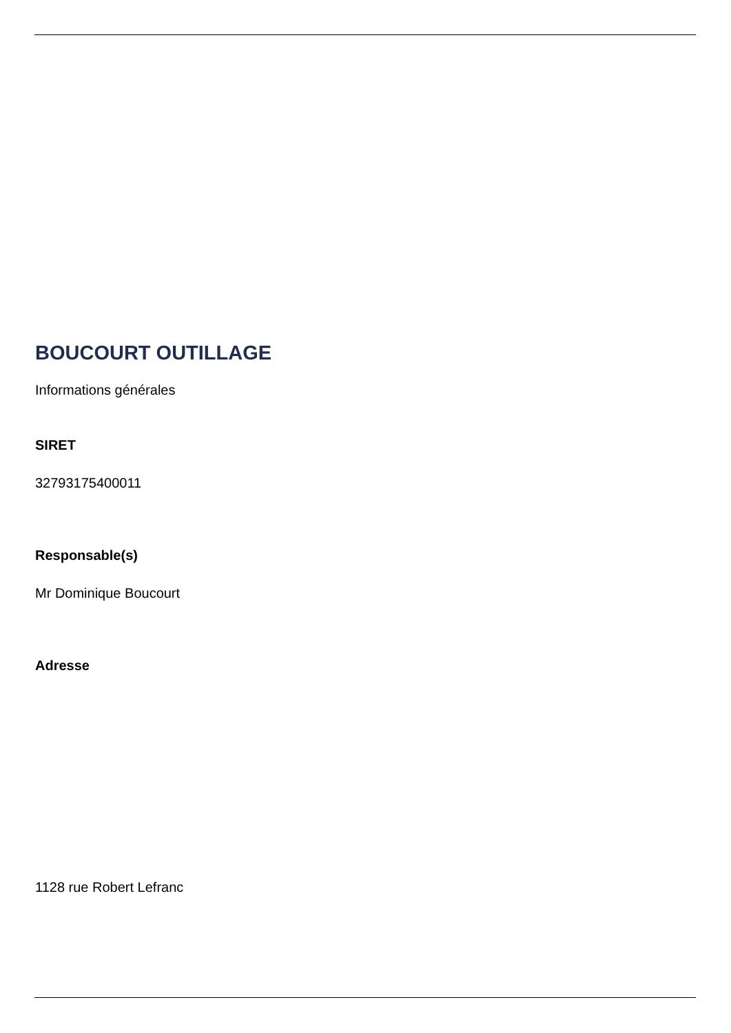BOUCOURT OUTILLAGE
Informations générales
SIRET
32793175400011
Responsable(s)
Mr Dominique Boucourt
Adresse
1128 rue Robert Lefranc